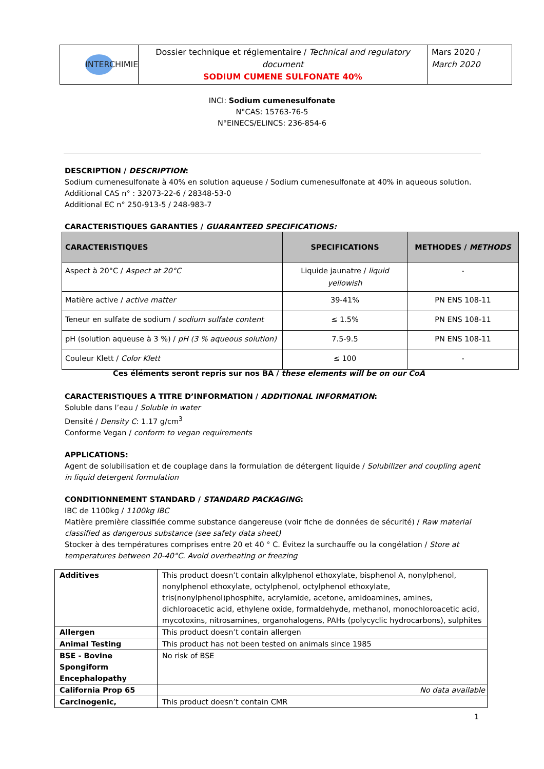| INTERCHIMIE | Dossier technique et réglementaire / Technical and regulatory document SODIUM CUMENE SULFONATE 40% | Mars 2020 / March 2020 |
INCI: Sodium cumenesulfonate
N°CAS: 15763-76-5
N°EINECS/ELINCS: 236-854-6
DESCRIPTION / DESCRIPTION:
Sodium cumenesulfonate à 40% en solution aqueuse / Sodium cumenesulfonate at 40% in aqueous solution.
Additional CAS n° : 32073-22-6 / 28348-53-0
Additional EC n° 250-913-5 / 248-983-7
CARACTERISTIQUES GARANTIES / GUARANTEED SPECIFICATIONS:
| CARACTERISTIQUES | SPECIFICATIONS | METHODES / METHODS |
| --- | --- | --- |
| Aspect à 20°C / Aspect at 20°C | Liquide jaunatre / liquid yellowish | - |
| Matière active / active matter | 39-41% | PN ENS 108-11 |
| Teneur en sulfate de sodium / sodium sulfate content | ≤ 1.5% | PN ENS 108-11 |
| pH (solution aqueuse à 3 %) / pH (3 % aqueous solution) | 7.5-9.5 | PN ENS 108-11 |
| Couleur Klett / Color Klett | ≤ 100 | - |
Ces éléments seront repris sur nos BA / these elements will be on our CoA
CARACTERISTIQUES A TITRE D’INFORMATION / ADDITIONAL INFORMATION:
Soluble dans l’eau / Soluble in water
Densité / Density C: 1.17 g/cm<sup>3</sup>
Conforme Vegan / conform to vegan requirements
APPLICATIONS:
Agent de solubilisation et de couplage dans la formulation de détergent liquide / Solubilizer and coupling agent in liquid detergent formulation
CONDITIONNEMENT STANDARD / STANDARD PACKAGING:
IBC de 1100kg / 1100kg IBC
Matière première classifiée comme substance dangereuse (voir fiche de données de sécurité) / Raw material classified as dangerous substance (see safety data sheet)
Stocker à des températures comprises entre 20 et 40 ° C. Évitez la surchauffe ou la congélation / Store at temperatures between 20-40°C. Avoid overheating or freezing
| Additives | This product doesn’t contain alkylphenol ethoxylate, bisphenol A, nonylphenol, nonylphenol ethoxylate, octylphenol, octylphenol ethoxylate, tris(nonylphenol)phosphite, acrylamide, acetone, amidoamines, amines, dichloroacetic acid, ethylene oxide, formaldehyde, methanol, monochloroacetic acid, mycotoxins, nitrosamines, organohalogens, PAHs (polycyclic hydrocarbons), sulphites |
| Allergen | This product doesn’t contain allergen |
| Animal Testing | This product has not been tested on animals since 1985 |
| BSE - Bovine Spongiform Encephalopathy | No risk of BSE |
| California Prop 65 | No data available |
| Carcinogenic, | This product doesn’t contain CMR |
1